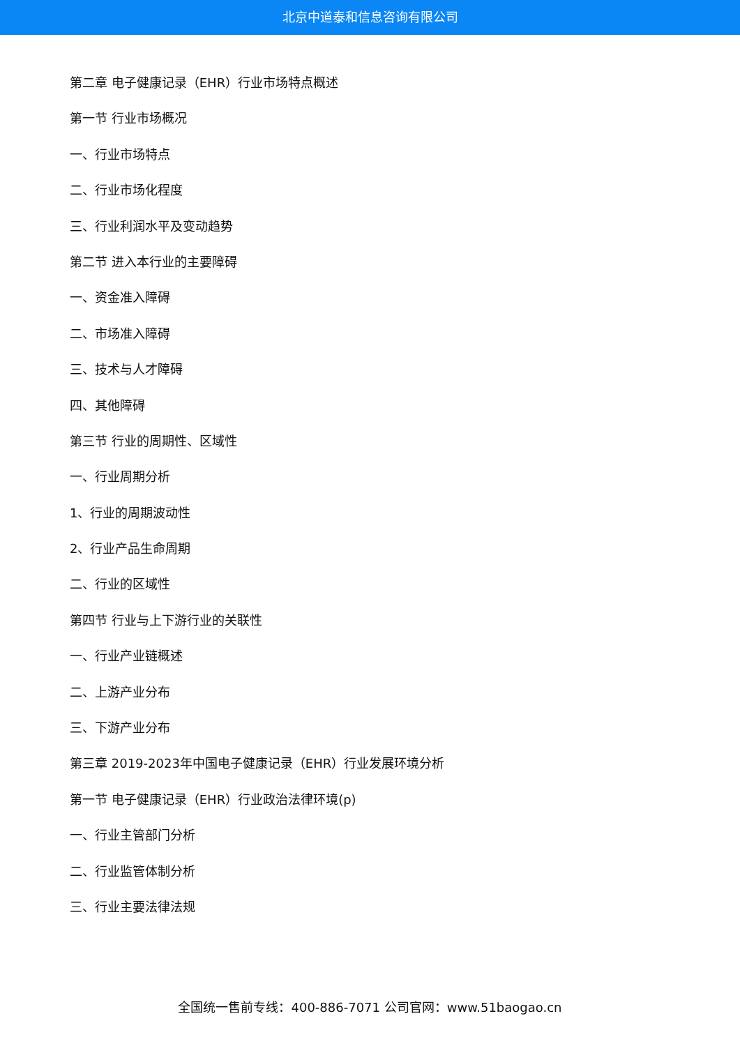北京中道泰和信息咨询有限公司
第二章 电子健康记录（EHR）行业市场特点概述
第一节 行业市场概况
一、行业市场特点
二、行业市场化程度
三、行业利润水平及变动趋势
第二节 进入本行业的主要障碍
一、资金准入障碍
二、市场准入障碍
三、技术与人才障碍
四、其他障碍
第三节 行业的周期性、区域性
一、行业周期分析
1、行业的周期波动性
2、行业产品生命周期
二、行业的区域性
第四节 行业与上下游行业的关联性
一、行业产业链概述
二、上游产业分布
三、下游产业分布
第三章 2019-2023年中国电子健康记录（EHR）行业发展环境分析
第一节 电子健康记录（EHR）行业政治法律环境(p)
一、行业主管部门分析
二、行业监管体制分析
三、行业主要法律法规
全国统一售前专线：400-886-7071 公司官网：www.51baogao.cn